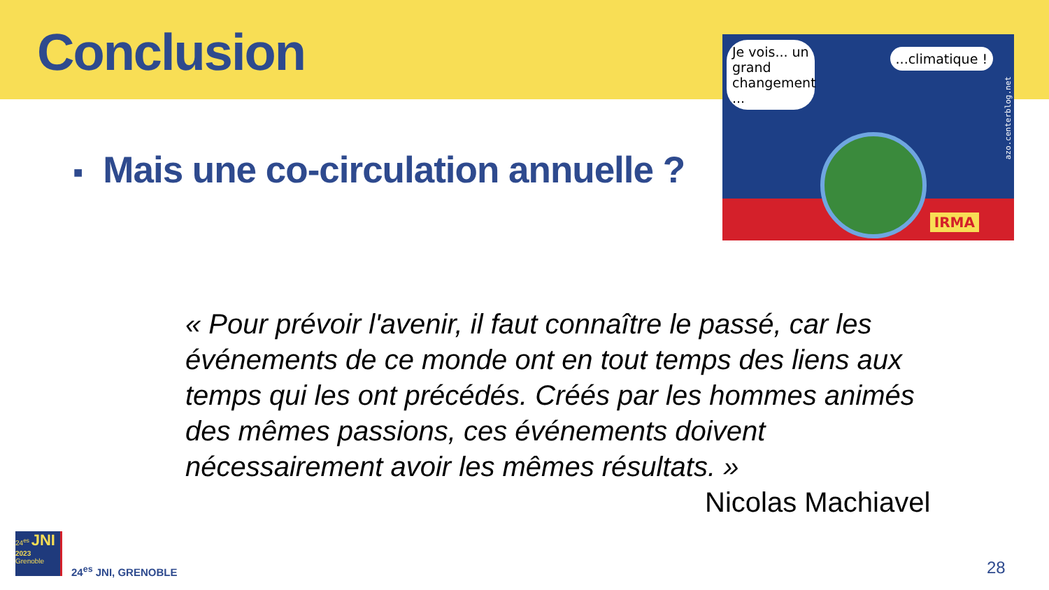Conclusion
Je vois... un grand changement ...
...climatique !
IRMA
azo.centerblog.net
■ Mais une co-circulation annuelle ?
« Pour prévoir l'avenir, il faut connaître le passé, car les événements de ce monde ont en tout temps des liens aux temps qui les ont précédés. Créés par les hommes animés des mêmes passions, ces événements doivent nécessairement avoir les mêmes résultats. »
Nicolas Machiavel
24<sup>es</sup> JNI
2023
Grenoble
24<sup>es</sup> JNI, GRENOBLE 28